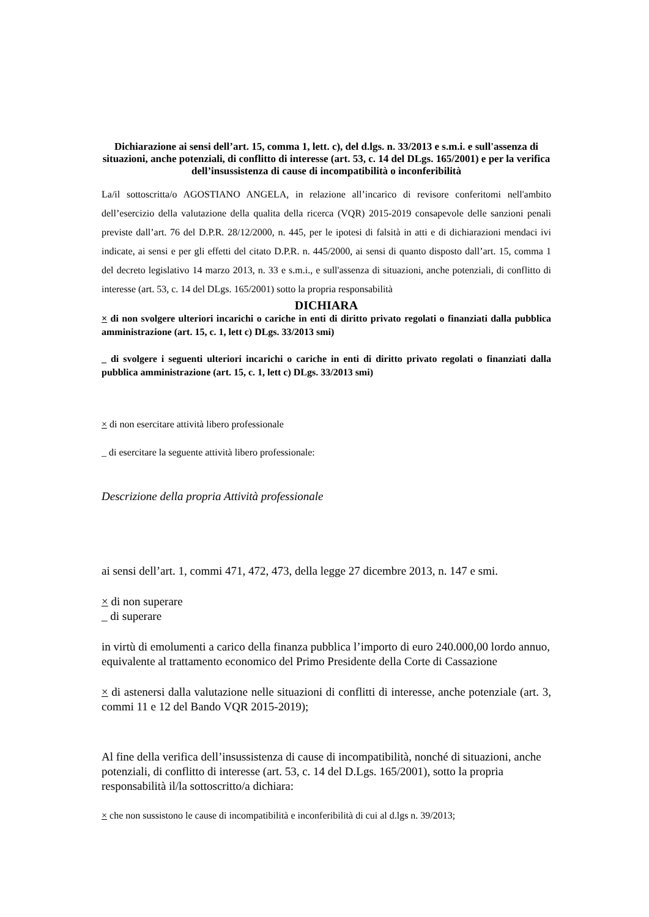Dichiarazione ai sensi dell’art. 15, comma 1, lett. c), del d.lgs. n. 33/2013 e s.m.i. e sull'assenza di situazioni, anche potenziali, di conflitto di interesse (art. 53, c. 14 del DLgs. 165/2001) e per la verifica dell’insussistenza di cause di incompatibilità o inconferibilità
La/il sottoscritta/o AGOSTIANO ANGELA, in relazione all’incarico di revisore conferitomi nell'ambito dell’esercizio della valutazione della qualita della ricerca (VQR) 2015-2019 consapevole delle sanzioni penali previste dall’art. 76 del D.P.R. 28/12/2000, n. 445, per le ipotesi di falsità in atti e di dichiarazioni mendaci ivi indicate, ai sensi e per gli effetti del citato D.P.R. n. 445/2000, ai sensi di quanto disposto dall’art. 15, comma 1 del decreto legislativo 14 marzo 2013, n. 33 e s.m.i., e sull'assenza di situazioni, anche potenziali, di conflitto di interesse (art. 53, c. 14 del DLgs. 165/2001) sotto la propria responsabilità
DICHIARA
× di non svolgere ulteriori incarichi o cariche in enti di diritto privato regolati o finanziati dalla pubblica amministrazione (art. 15, c. 1, lett c) DLgs. 33/2013 smi)
_ di svolgere i seguenti ulteriori incarichi o cariche in enti di diritto privato regolati o finanziati dalla pubblica amministrazione (art. 15, c. 1, lett c) DLgs. 33/2013 smi)
× di non esercitare attività libero professionale
_ di esercitare la seguente attività libero professionale:
Descrizione della propria Attività professionale
ai sensi dell’art. 1, commi 471, 472, 473, della legge 27 dicembre 2013, n. 147 e smi.
× di non superare
_ di superare
in virtù di emolumenti a carico della finanza pubblica l’importo di euro 240.000,00 lordo annuo, equivalente al trattamento economico del Primo Presidente della Corte di Cassazione
× di astenersi dalla valutazione nelle situazioni di conflitti di interesse, anche potenziale (art. 3, commi 11 e 12 del Bando VQR 2015-2019);
Al fine della verifica dell’insussistenza di cause di incompatibilità, nonché di situazioni, anche potenziali, di conflitto di interesse (art. 53, c. 14 del D.Lgs. 165/2001), sotto la propria responsabilità il/la sottoscritto/a dichiara:
× che non sussistono le cause di incompatibilità e inconferibilità di cui al d.lgs n. 39/2013;